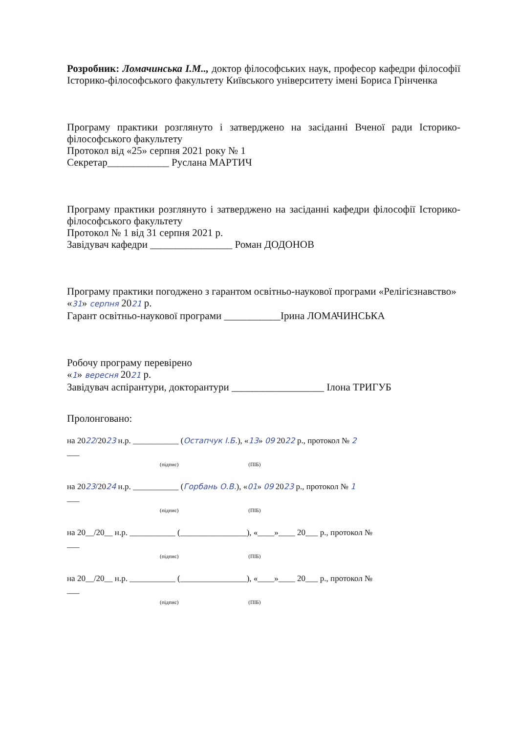Розробник: Ломачинська І.М.., доктор філософських наук, професор кафедри філософії Історико-філософського факультету Київського університету імені Бориса Грінченка
Програму практики розглянуто і затверджено на засіданні Вченої ради Історико-філософського факультету
Протокол від «25» серпня 2021 року № 1
Секретар____________ Руслана МАРТИЧ
Програму практики розглянуто і затверджено на засіданні кафедри філософії Історико-філософського факультету
Протокол № 1 від 31 серпня 2021 р.
Завідувач кафедри ________________ Роман ДОДОНОВ
Програму практики погоджено з гарантом освітньо-наукової програми «Релігієзнавство»
«31» серпня 2021 р.
Гарант освітньо-наукової програми ___________Ірина ЛОМАЧИНСЬКА
Робочу програму перевірено
«1» вересня 2021 р.
Завідувач аспірантури, докторантури __________________ Ілона ТРИГУБ
Пролонговано:
на 2022/2023 н.р. ___________ (Остапчук І.Б.), «13» 09 2022 р., протокол № 2
___
(підпис) (ПІБ)
на 2023/2024 н.р. ___________ (Горбань О.В.), «01» 09 2023 р., протокол № 1
___
(підпис) (ПІБ)
на 20__/20__ н.р. ___________ (________________), «____»____ 20___ р., протокол №
___
(підпис) (ПІБ)
на 20__/20__ н.р. ___________ (________________), «____»____ 20___ р., протокол №
___
(підпис) (ПІБ)